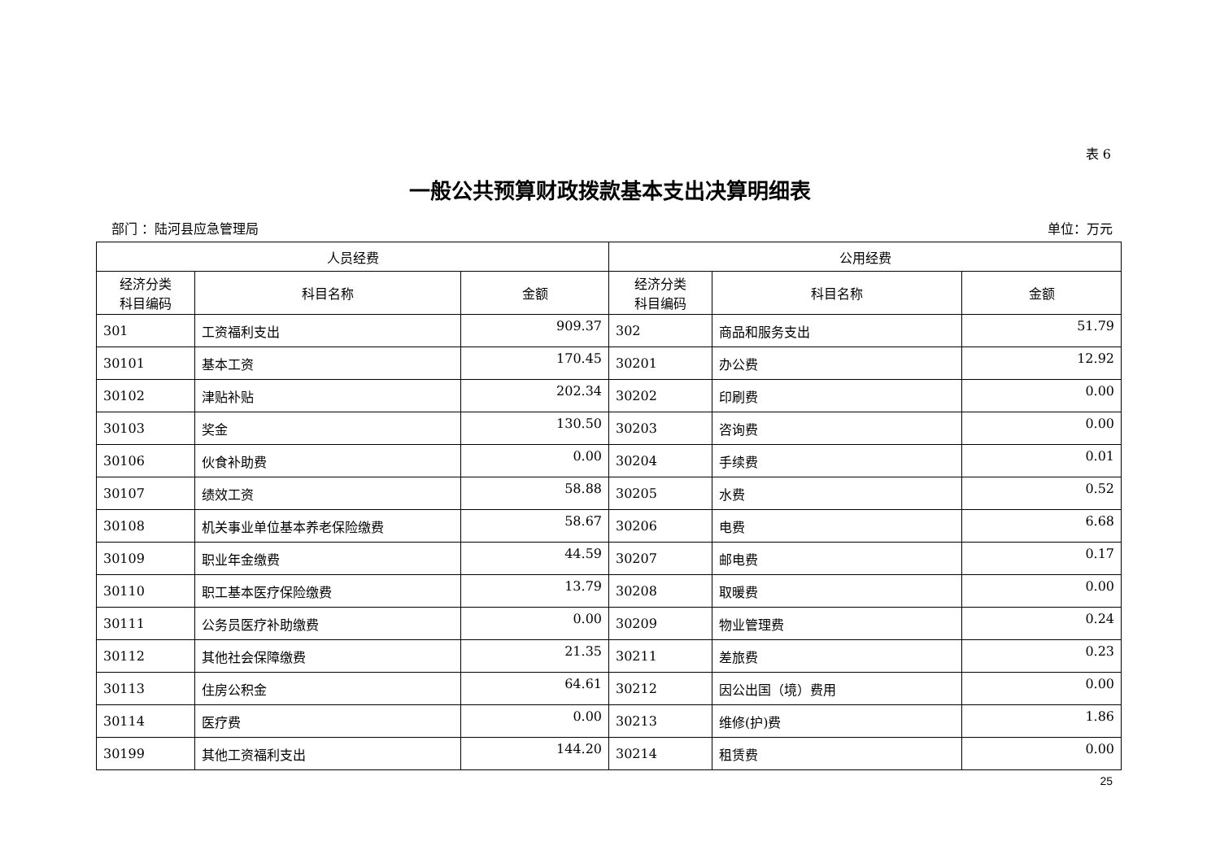表 6
一般公共预算财政拨款基本支出决算明细表
部门 ：陆河县应急管理局 单位：万元
| 人员经费 | | | 公用经费 | | |
| --- | --- | --- | --- | --- | --- |
| 经济分类 科目编码 | 科目名称 | 金额 | 经济分类 科目编码 | 科目名称 | 金额 |
| 301 | 工资福利支出 | 909.37 | 302 | 商品和服务支出 | 51.79 |
| 30101 | 基本工资 | 170.45 | 30201 | 办公费 | 12.92 |
| 30102 | 津贴补贴 | 202.34 | 30202 | 印刷费 | 0.00 |
| 30103 | 奖金 | 130.50 | 30203 | 咨询费 | 0.00 |
| 30106 | 伙食补助费 | 0.00 | 30204 | 手续费 | 0.01 |
| 30107 | 绩效工资 | 58.88 | 30205 | 水费 | 0.52 |
| 30108 | 机关事业单位基本养老保险缴费 | 58.67 | 30206 | 电费 | 6.68 |
| 30109 | 职业年金缴费 | 44.59 | 30207 | 邮电费 | 0.17 |
| 30110 | 职工基本医疗保险缴费 | 13.79 | 30208 | 取暖费 | 0.00 |
| 30111 | 公务员医疗补助缴费 | 0.00 | 30209 | 物业管理费 | 0.24 |
| 30112 | 其他社会保障缴费 | 21.35 | 30211 | 差旅费 | 0.23 |
| 30113 | 住房公积金 | 64.61 | 30212 | 因公出国（境）费用 | 0.00 |
| 30114 | 医疗费 | 0.00 | 30213 | 维修(护)费 | 1.86 |
| 30199 | 其他工资福利支出 | 144.20 | 30214 | 租赁费 | 0.00 |
25